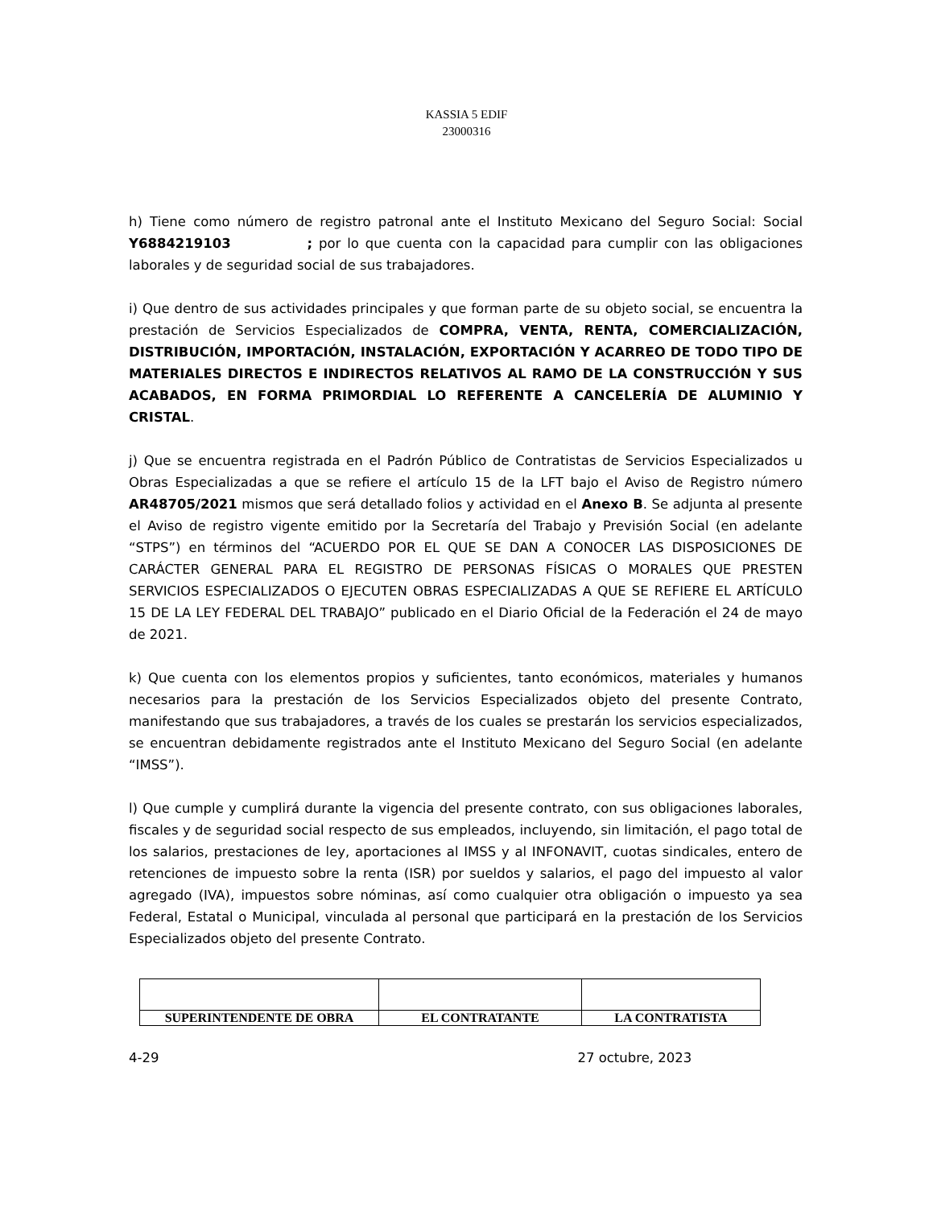KASSIA 5 EDIF
23000316
h) Tiene como número de registro patronal ante el Instituto Mexicano del Seguro Social: Social Y6884219103 ; por lo que cuenta con la capacidad para cumplir con las obligaciones laborales y de seguridad social de sus trabajadores.
i) Que dentro de sus actividades principales y que forman parte de su objeto social, se encuentra la prestación de Servicios Especializados de COMPRA, VENTA, RENTA, COMERCIALIZACIÓN, DISTRIBUCIÓN, IMPORTACIÓN, INSTALACIÓN, EXPORTACIÓN Y ACARREO DE TODO TIPO DE MATERIALES DIRECTOS E INDIRECTOS RELATIVOS AL RAMO DE LA CONSTRUCCIÓN Y SUS ACABADOS, EN FORMA PRIMORDIAL LO REFERENTE A CANCELERÍA DE ALUMINIO Y CRISTAL.
j) Que se encuentra registrada en el Padrón Público de Contratistas de Servicios Especializados u Obras Especializadas a que se refiere el artículo 15 de la LFT bajo el Aviso de Registro número AR48705/2021 mismos que será detallado folios y actividad en el Anexo B. Se adjunta al presente el Aviso de registro vigente emitido por la Secretaría del Trabajo y Previsión Social (en adelante “STPS”) en términos del “ACUERDO POR EL QUE SE DAN A CONOCER LAS DISPOSICIONES DE CARÁCTER GENERAL PARA EL REGISTRO DE PERSONAS FÍSICAS O MORALES QUE PRESTEN SERVICIOS ESPECIALIZADOS O EJECUTEN OBRAS ESPECIALIZADAS A QUE SE REFIERE EL ARTÍCULO 15 DE LA LEY FEDERAL DEL TRABAJO” publicado en el Diario Oficial de la Federación el 24 de mayo de 2021.
k) Que cuenta con los elementos propios y suficientes, tanto económicos, materiales y humanos necesarios para la prestación de los Servicios Especializados objeto del presente Contrato, manifestando que sus trabajadores, a través de los cuales se prestarán los servicios especializados, se encuentran debidamente registrados ante el Instituto Mexicano del Seguro Social (en adelante “IMSS”).
l) Que cumple y cumplirá durante la vigencia del presente contrato, con sus obligaciones laborales, fiscales y de seguridad social respecto de sus empleados, incluyendo, sin limitación, el pago total de los salarios, prestaciones de ley, aportaciones al IMSS y al INFONAVIT, cuotas sindicales, entero de retenciones de impuesto sobre la renta (ISR) por sueldos y salarios, el pago del impuesto al valor agregado (IVA), impuestos sobre nóminas, así como cualquier otra obligación o impuesto ya sea Federal, Estatal o Municipal, vinculada al personal que participará en la prestación de los Servicios Especializados objeto del presente Contrato.
| SUPERINTENDENTE DE OBRA | EL CONTRATANTE | LA CONTRATISTA |
4-29 27 octubre, 2023